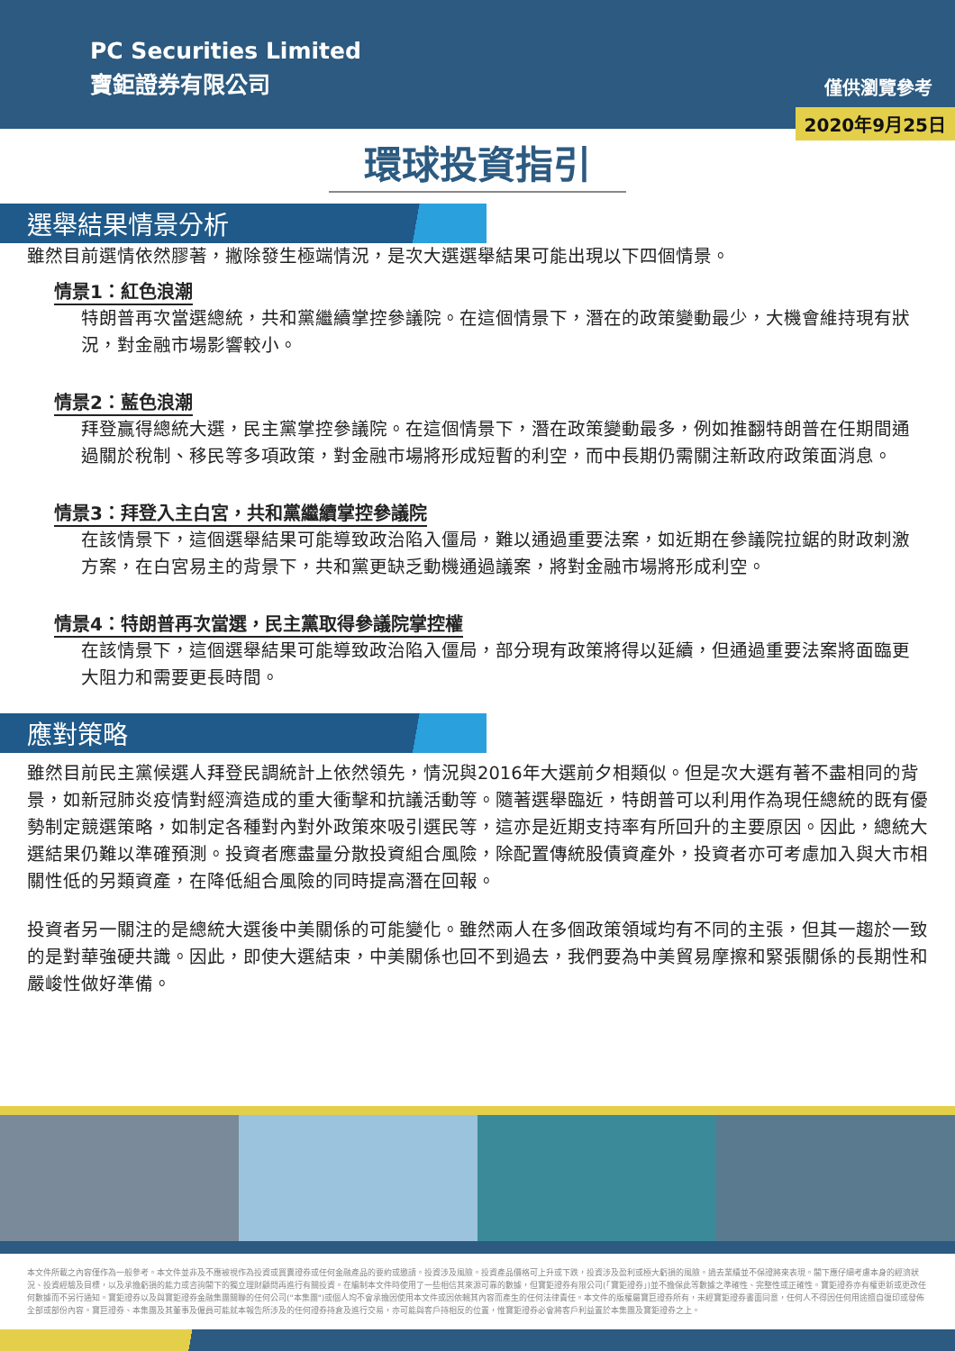PC Securities Limited
寶鉅證券有限公司
僅供瀏覽參考
2020年9月25日
環球投資指引
選舉結果情景分析
雖然目前選情依然膠著，撇除發生極端情況，是次大選選舉結果可能出現以下四個情景。
情景1：紅色浪潮
特朗普再次當選總統，共和黨繼續掌控參議院。在這個情景下，潛在的政策變動最少，大機會維持現有狀況，對金融市場影響較小。
情景2：藍色浪潮
拜登贏得總統大選，民主黨掌控參議院。在這個情景下，潛在政策變動最多，例如推翻特朗普在任期間通過關於稅制、移民等多項政策，對金融市場將形成短暫的利空，而中長期仍需關注新政府政策面消息。
情景3：拜登入主白宮，共和黨繼續掌控參議院
在該情景下，這個選舉結果可能導致政治陷入僵局，難以通過重要法案，如近期在參議院拉鋸的財政刺激方案，在白宮易主的背景下，共和黨更缺乏動機通過議案，將對金融市場將形成利空。
情景4：特朗普再次當選，民主黨取得參議院掌控權
在該情景下，這個選舉結果可能導致政治陷入僵局，部分現有政策將得以延續，但通過重要法案將面臨更大阻力和需要更長時間。
應對策略
雖然目前民主黨候選人拜登民調統計上依然領先，情況與2016年大選前夕相類似。但是次大選有著不盡相同的背景，如新冠肺炎疫情對經濟造成的重大衝擊和抗議活動等。隨著選舉臨近，特朗普可以利用作為現任總統的既有優勢制定競選策略，如制定各種對內對外政策來吸引選民等，這亦是近期支持率有所回升的主要原因。因此，總統大選結果仍難以準確預測。投資者應盡量分散投資組合風險，除配置傳統股債資產外，投資者亦可考慮加入與大市相關性低的另類資產，在降低組合風險的同時提高潛在回報。
投資者另一關注的是總統大選後中美關係的可能變化。雖然兩人在多個政策領域均有不同的主張，但其一趨於一致的是對華強硬共識。因此，即使大選結束，中美關係也回不到過去，我們要為中美貿易摩擦和緊張關係的長期性和嚴峻性做好準備。
本文件所載之內容僅作為一般參考。本文件並非及不應被視作為投資或買賣證券或任何金融產品的要約或邀請。投資涉及風險。投資產品價格可上升或下跌，投資涉及盈利或極大虧損的風險。過去業績並不保證將來表現。閣下應仔細考慮本身的經濟狀況、投資經驗及目標，以及承擔虧損的能力或咨詢閣下的獨立理財顧問再進行有關投資。在編制本文件時使用了一些相信其來源可靠的數據，但寶鉅證券有限公司(「寶鉅證券」)並不擔保此等數據之準確性、完整性或正確性。寶鉅證券亦有權更新或更改任何數據而不另行通知。寶鉅證券以及與寶鉅證券金融集團關聯的任何公司("本集團")或個人均不會承擔因使用本文件或因依賴其內容而產生的任何法律責任。本文件的版權屬寶巨證券所有，未經寶鉅證券書面同意，任何人不得因任何用途擅自復印或發佈全部或部份內容。寶巨證券、本集團及其董事及僱員可能就本報告所涉及的任何證券持倉及進行交易，亦可能與客戶持相反的位置，惟寶鉅證券必會將客戶利益置於本集團及寶鉅證券之上。